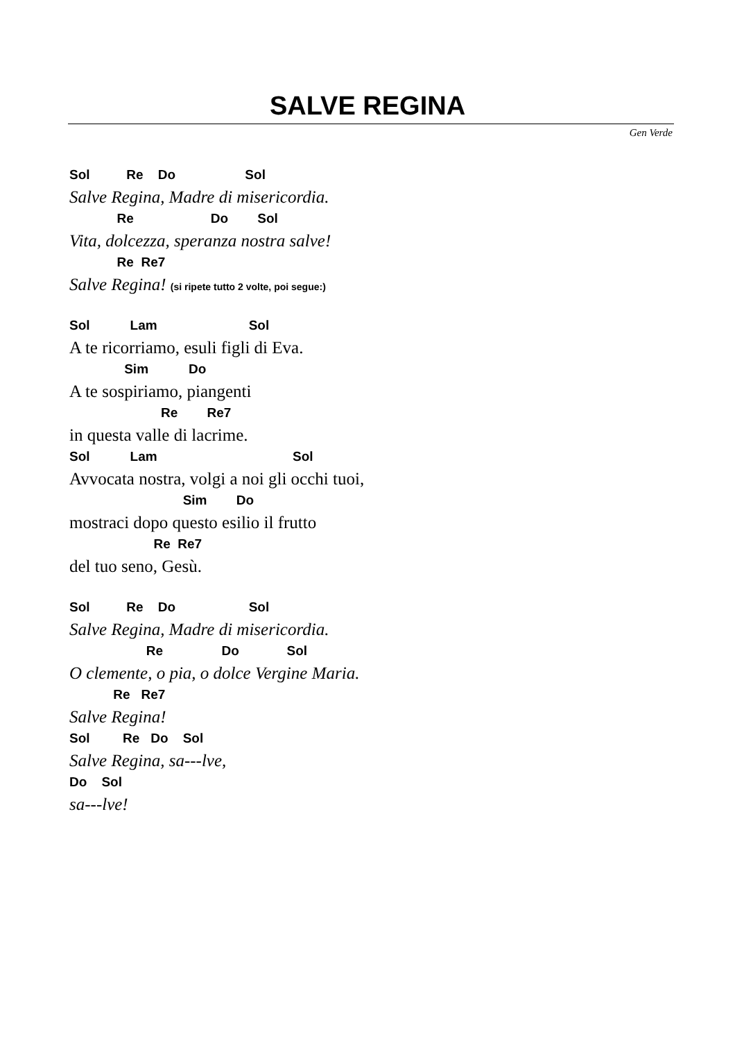SALVE REGINA
Gen Verde
Sol Re Do Sol
Salve Regina, Madre di misericordia.
Re Do Sol
Vita, dolcezza, speranza nostra salve!
Re Re7
Salve Regina! (si ripete tutto 2 volte, poi segue:)
Sol Lam Sol
A te ricorriamo, esuli figli di Eva.
Sim Do
A te sospiriamo, piangenti
Re Re7
in questa valle di lacrime.
Sol Lam Sol
Avvocata nostra, volgi a noi gli occhi tuoi,
Sim Do
mostraci dopo questo esilio il frutto
Re Re7
del tuo seno, Gesù.
Sol Re Do Sol
Salve Regina, Madre di misericordia.
Re Do Sol
O clemente, o pia, o dolce Vergine Maria.
Re Re7
Salve Regina!
Sol Re Do Sol
Salve Regina, sa---lve,
Do Sol
sa---lve!